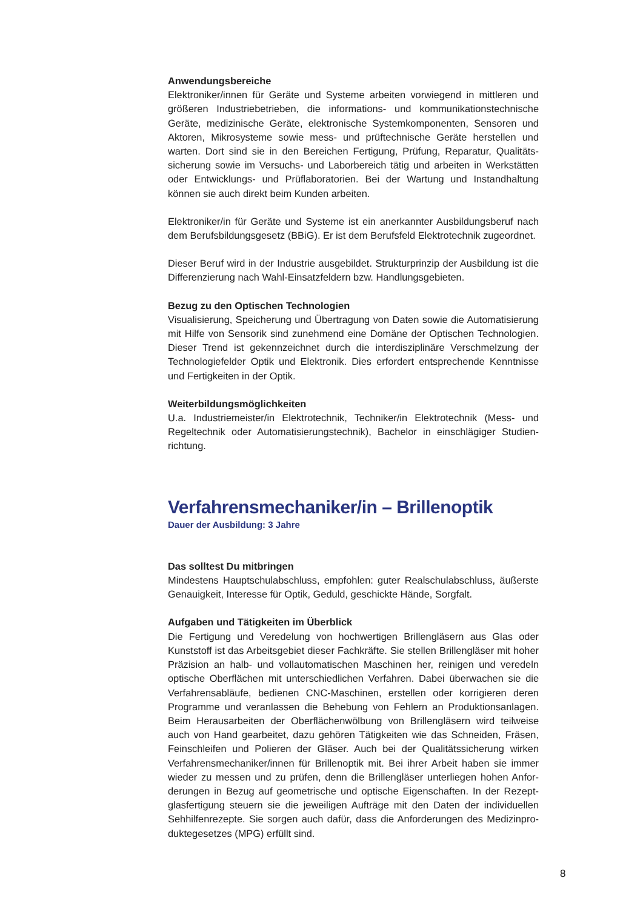Anwendungsbereiche
Elektroniker/innen für Geräte und Systeme arbeiten vorwiegend in mittleren und größeren Industriebetrieben, die informations- und kommunikationstechnische Geräte, medizinische Geräte, elektronische Systemkomponenten, Sensoren und Aktoren, Mikrosysteme sowie mess- und prüftechnische Geräte herstellen und warten. Dort sind sie in den Bereichen Fertigung, Prüfung, Reparatur, Qualitäts­sicherung sowie im Versuchs- und Laborbereich tätig und arbeiten in Werkstätten oder Entwicklungs- und Prüflaboratorien. Bei der Wartung und Instandhaltung können sie auch direkt beim Kunden arbeiten.
Elektroniker/in für Geräte und Systeme ist ein anerkannter Ausbildungsberuf nach dem Berufsbildungsgesetz (BBiG). Er ist dem Berufsfeld Elektrotechnik zugeordnet.
Dieser Beruf wird in der Industrie ausgebildet. Strukturprinzip der Ausbildung ist die Differenzierung nach Wahl-Einsatzfeldern bzw. Handlungsgebieten.
Bezug zu den Optischen Technologien
Visualisierung, Speicherung und Übertragung von Daten sowie die Automatisierung mit Hilfe von Sensorik sind zunehmend eine Domäne der Optischen Technologien. Dieser Trend ist gekennzeichnet durch die interdisziplinäre Verschmelzung der Technologiefelder Optik und Elektronik. Dies erfordert entsprechende Kenntnisse und Fertigkeiten in der Optik.
Weiterbildungsmöglichkeiten
U.a. Industriemeister/in Elektrotechnik, Techniker/in Elektrotechnik (Mess- und Regeltechnik oder Automatisierungstechnik), Bachelor in einschlägiger Studien­richtung.
Verfahrensmechaniker/in – Brillenoptik
Dauer der Ausbildung: 3 Jahre
Das solltest Du mitbringen
Mindestens Hauptschulabschluss, empfohlen: guter Realschulabschluss, äußerste Genauigkeit, Interesse für Optik, Geduld, geschickte Hände, Sorgfalt.
Aufgaben und Tätigkeiten im Überblick
Die Fertigung und Veredelung von hochwertigen Brillengläsern aus Glas oder Kunststoff ist das Arbeitsgebiet dieser Fachkräfte. Sie stellen Brillengläser mit ho­her Präzision an halb- und vollautomatischen Maschinen her, reinigen und veredeln optische Oberflächen mit unterschiedlichen Verfahren. Dabei überwachen sie die Verfahrensabläufe, bedienen CNC-Maschinen, erstellen oder korrigieren deren Programme und veranlassen die Behebung von Fehlern an Produktionsanlagen. Beim Herausarbeiten der Oberflächenwölbung von Brillengläsern wird teilweise auch von Hand gearbeitet, dazu gehören Tätigkeiten wie das Schneiden, Fräsen, Feinschleifen und Polieren der Gläser. Auch bei der Qualitätssicherung wirken Verfahrensmechaniker/innen für Brillenoptik mit. Bei ihrer Arbeit haben sie immer wieder zu messen und zu prüfen, denn die Brillengläser unterliegen hohen Anfor­derungen in Bezug auf geometrische und optische Eigenschaften. In der Rezept­glasfertigung steuern sie die jeweiligen Aufträge mit den Daten der individuellen Sehhilfenrezepte. Sie sorgen auch dafür, dass die Anforderungen des Medizinpro­duktegesetzes (MPG) erfüllt sind.
8